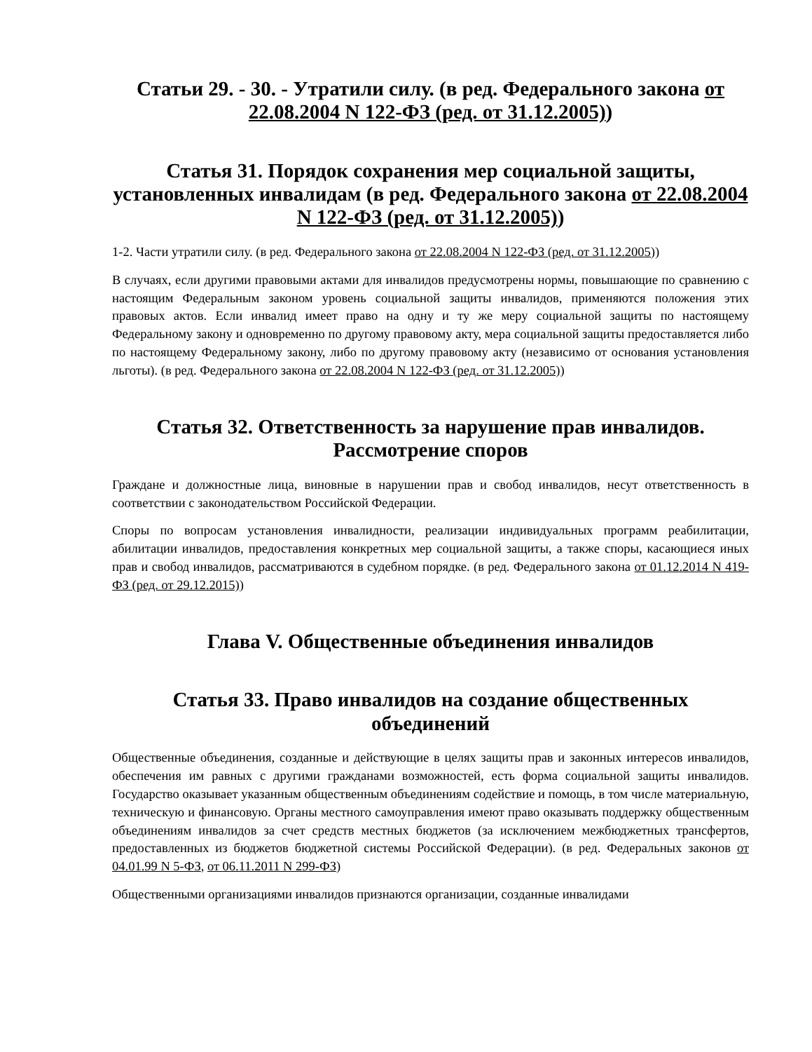Статьи 29. - 30. - Утратили силу. (в ред. Федерального закона от 22.08.2004 N 122-ФЗ (ред. от 31.12.2005))
Статья 31. Порядок сохранения мер социальной защиты, установленных инвалидам (в ред. Федерального закона от 22.08.2004 N 122-ФЗ (ред. от 31.12.2005))
1-2. Части утратили силу. (в ред. Федерального закона от 22.08.2004 N 122-ФЗ (ред. от 31.12.2005))
В случаях, если другими правовыми актами для инвалидов предусмотрены нормы, повышающие по сравнению с настоящим Федеральным законом уровень социальной защиты инвалидов, применяются положения этих правовых актов. Если инвалид имеет право на одну и ту же меру социальной защиты по настоящему Федеральному закону и одновременно по другому правовому акту, мера социальной защиты предоставляется либо по настоящему Федеральному закону, либо по другому правовому акту (независимо от основания установления льготы). (в ред. Федерального закона от 22.08.2004 N 122-ФЗ (ред. от 31.12.2005))
Статья 32. Ответственность за нарушение прав инвалидов. Рассмотрение споров
Граждане и должностные лица, виновные в нарушении прав и свобод инвалидов, несут ответственность в соответствии с законодательством Российской Федерации.
Споры по вопросам установления инвалидности, реализации индивидуальных программ реабилитации, абилитации инвалидов, предоставления конкретных мер социальной защиты, а также споры, касающиеся иных прав и свобод инвалидов, рассматриваются в судебном порядке. (в ред. Федерального закона от 01.12.2014 N 419-ФЗ (ред. от 29.12.2015))
Глава V. Общественные объединения инвалидов
Статья 33. Право инвалидов на создание общественных объединений
Общественные объединения, созданные и действующие в целях защиты прав и законных интересов инвалидов, обеспечения им равных с другими гражданами возможностей, есть форма социальной защиты инвалидов. Государство оказывает указанным общественным объединениям содействие и помощь, в том числе материальную, техническую и финансовую. Органы местного самоуправления имеют право оказывать поддержку общественным объединениям инвалидов за счет средств местных бюджетов (за исключением межбюджетных трансфертов, предоставленных из бюджетов бюджетной системы Российской Федерации). (в ред. Федеральных законов от 04.01.99 N 5-ФЗ, от 06.11.2011 N 299-ФЗ)
Общественными организациями инвалидов признаются организации, созданные инвалидами